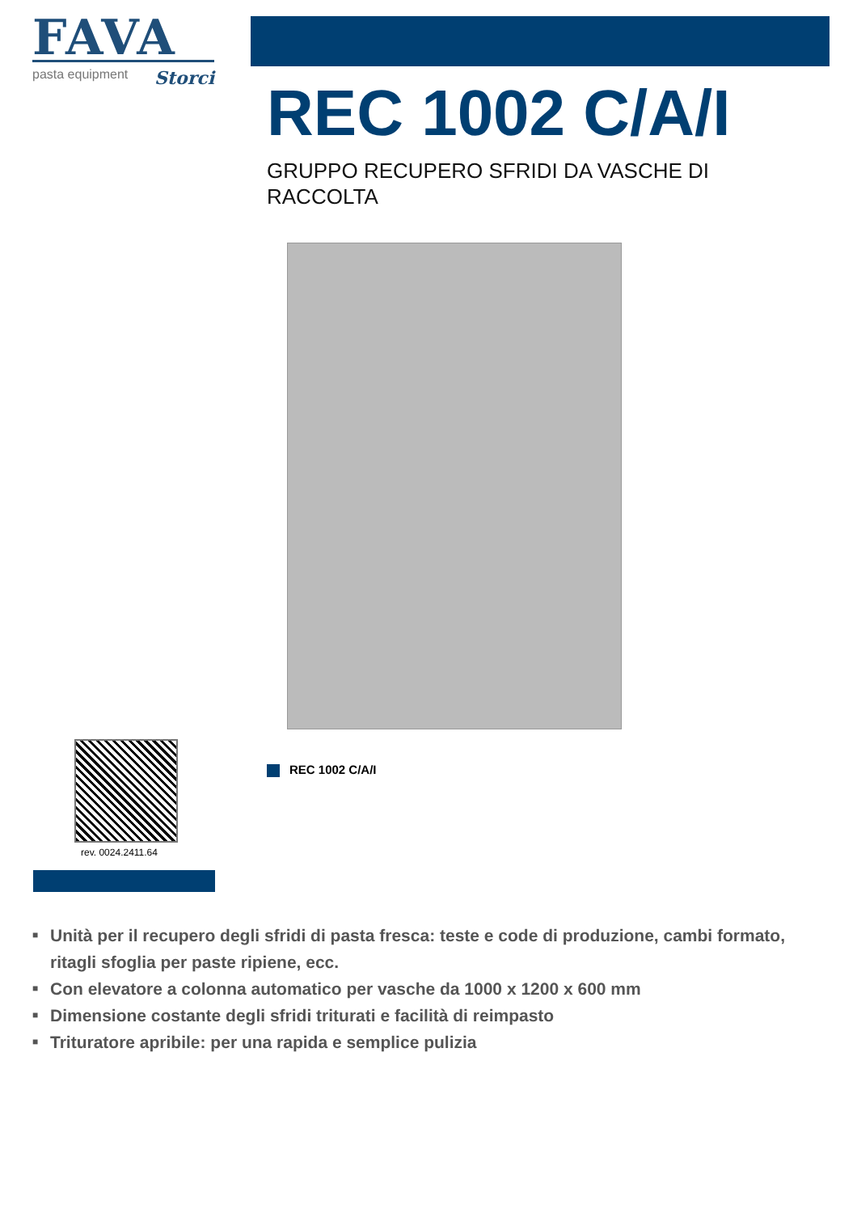FAVA
pasta equipment Storci
REC 1002 C/A/I
GRUPPO RECUPERO SFRIDI DA VASCHE DI RACCOLTA
rev. 0024.2411.64
REC 1002 C/A/I
■ Unità per il recupero degli sfridi di pasta fresca: teste e code di produzione, cambi formato, ritagli sfoglia per paste ripiene, ecc.
■ Con elevatore a colonna automatico per vasche da 1000 x 1200 x 600 mm
■ Dimensione costante degli sfridi triturati e facilità di reimpasto
■ Trituratore apribile: per una rapida e semplice pulizia